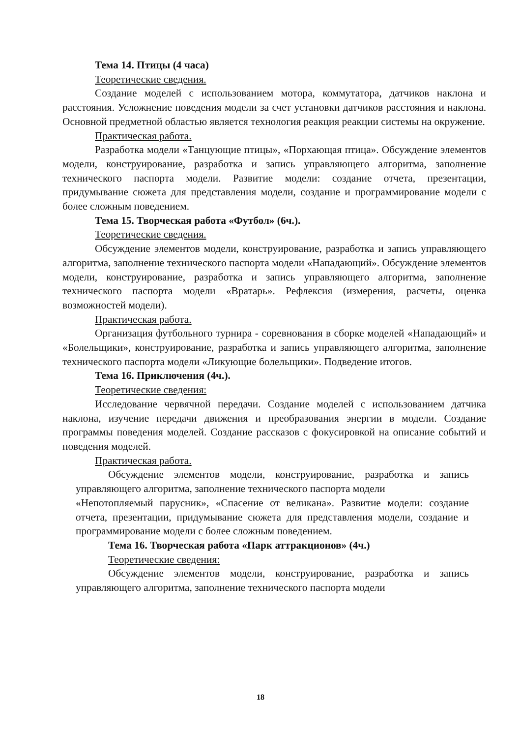Тема 14. Птицы (4 часа)
Теоретические сведения.
Создание моделей с использованием мотора, коммутатора, датчиков наклона и расстояния. Усложнение поведения модели за счет установки датчиков расстояния и наклона. Основной предметной областью является технология реакция реакции системы на окружение.
Практическая работа.
Разработка модели «Танцующие птицы», «Порхающая птица». Обсуждение элементов модели, конструирование, разработка и запись управляющего алгоритма, заполнение технического паспорта модели. Развитие модели: создание отчета, презентации, придумывание сюжета для представления модели, создание и программирование модели с более сложным поведением.
Тема 15. Творческая работа «Футбол» (6ч.).
Теоретические сведения.
Обсуждение элементов модели, конструирование, разработка и запись управляющего алгоритма, заполнение технического паспорта модели «Нападающий». Обсуждение элементов модели, конструирование, разработка и запись управляющего алгоритма, заполнение технического паспорта модели «Вратарь». Рефлексия (измерения, расчеты, оценка возможностей модели).
Практическая работа.
Организация футбольного турнира - соревнования в сборке моделей «Нападающий» и «Болельщики», конструирование, разработка и запись управляющего алгоритма, заполнение технического паспорта модели «Ликующие болельщики». Подведение итогов.
Тема 16. Приключения (4ч.).
Теоретические сведения:
Исследование червячной передачи. Создание моделей с использованием датчика наклона, изучение передачи движения и преобразования энергии в модели. Создание программы поведения моделей. Создание рассказов с фокусировкой на описание событий и поведения моделей.
Практическая работа.
Обсуждение элементов модели, конструирование, разработка и запись управляющего алгоритма, заполнение технического паспорта модели
«Непотопляемый парусник», «Спасение от великана». Развитие модели: создание отчета, презентации, придумывание сюжета для представления модели, создание и программирование модели с более сложным поведением.
Тема 16. Творческая работа «Парк аттракционов» (4ч.)
Теоретические сведения:
Обсуждение элементов модели, конструирование, разработка и запись управляющего алгоритма, заполнение технического паспорта модели
18